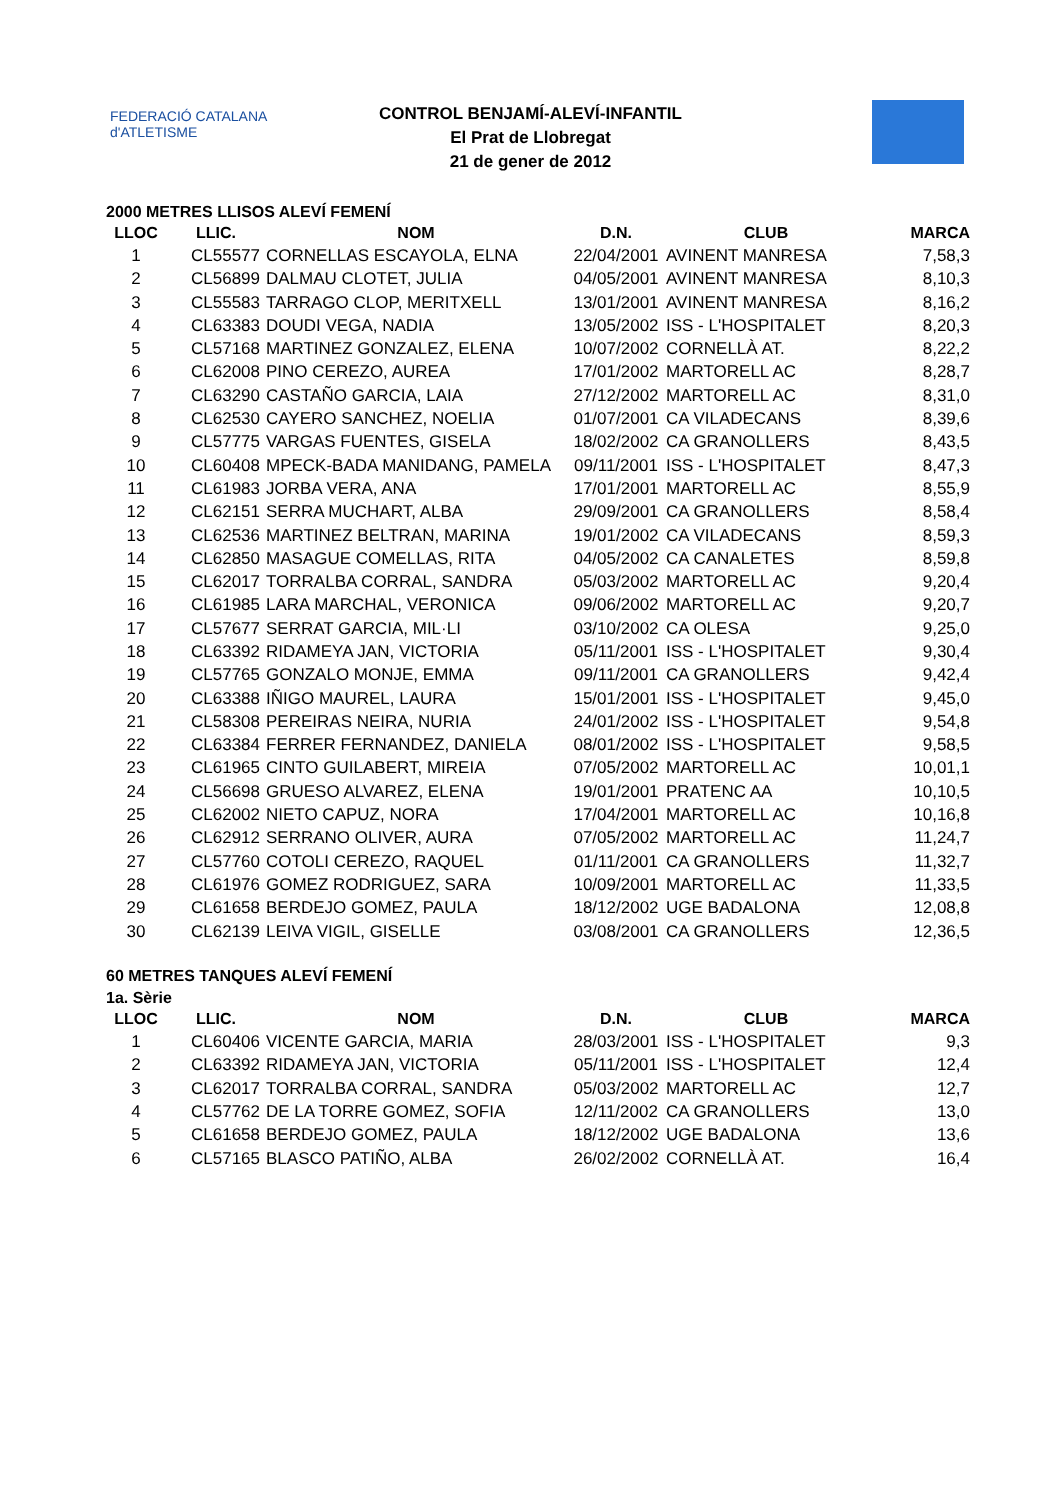FEDERACIÓ CATALANA d'ATLETISME
CONTROL BENJAMÍ-ALEVÍ-INFANTIL
El Prat de Llobregat
21 de gener de 2012
2000 METRES LLISOS ALEVÍ FEMENÍ
| LLOC | LLIC. | NOM | D.N. | CLUB | MARCA |
| --- | --- | --- | --- | --- | --- |
| 1 | CL55577 | CORNELLAS ESCAYOLA, ELNA | 22/04/2001 | AVINENT MANRESA | 7,58,3 |
| 2 | CL56899 | DALMAU CLOTET, JULIA | 04/05/2001 | AVINENT MANRESA | 8,10,3 |
| 3 | CL55583 | TARRAGO CLOP, MERITXELL | 13/01/2001 | AVINENT MANRESA | 8,16,2 |
| 4 | CL63383 | DOUDI VEGA, NADIA | 13/05/2002 | ISS - L'HOSPITALET | 8,20,3 |
| 5 | CL57168 | MARTINEZ GONZALEZ, ELENA | 10/07/2002 | CORNELLÀ AT. | 8,22,2 |
| 6 | CL62008 | PINO CEREZO, AUREA | 17/01/2002 | MARTORELL AC | 8,28,7 |
| 7 | CL63290 | CASTAÑO GARCIA, LAIA | 27/12/2002 | MARTORELL AC | 8,31,0 |
| 8 | CL62530 | CAYERO SANCHEZ, NOELIA | 01/07/2001 | CA VILADECANS | 8,39,6 |
| 9 | CL57775 | VARGAS FUENTES, GISELA | 18/02/2002 | CA GRANOLLERS | 8,43,5 |
| 10 | CL60408 | MPECK-BADA MANIDANG, PAMELA | 09/11/2001 | ISS - L'HOSPITALET | 8,47,3 |
| 11 | CL61983 | JORBA VERA, ANA | 17/01/2001 | MARTORELL AC | 8,55,9 |
| 12 | CL62151 | SERRA MUCHART, ALBA | 29/09/2001 | CA GRANOLLERS | 8,58,4 |
| 13 | CL62536 | MARTINEZ BELTRAN, MARINA | 19/01/2002 | CA VILADECANS | 8,59,3 |
| 14 | CL62850 | MASAGUE COMELLAS, RITA | 04/05/2002 | CA CANALETES | 8,59,8 |
| 15 | CL62017 | TORRALBA CORRAL, SANDRA | 05/03/2002 | MARTORELL AC | 9,20,4 |
| 16 | CL61985 | LARA MARCHAL, VERONICA | 09/06/2002 | MARTORELL AC | 9,20,7 |
| 17 | CL57677 | SERRAT GARCIA, MIL·LI | 03/10/2002 | CA OLESA | 9,25,0 |
| 18 | CL63392 | RIDAMEYA JAN, VICTORIA | 05/11/2001 | ISS - L'HOSPITALET | 9,30,4 |
| 19 | CL57765 | GONZALO MONJE, EMMA | 09/11/2001 | CA GRANOLLERS | 9,42,4 |
| 20 | CL63388 | IÑIGO MAUREL, LAURA | 15/01/2001 | ISS - L'HOSPITALET | 9,45,0 |
| 21 | CL58308 | PEREIRAS NEIRA, NURIA | 24/01/2002 | ISS - L'HOSPITALET | 9,54,8 |
| 22 | CL63384 | FERRER FERNANDEZ, DANIELA | 08/01/2002 | ISS - L'HOSPITALET | 9,58,5 |
| 23 | CL61965 | CINTO GUILABERT, MIREIA | 07/05/2002 | MARTORELL AC | 10,01,1 |
| 24 | CL56698 | GRUESO ALVAREZ, ELENA | 19/01/2001 | PRATENC AA | 10,10,5 |
| 25 | CL62002 | NIETO CAPUZ, NORA | 17/04/2001 | MARTORELL AC | 10,16,8 |
| 26 | CL62912 | SERRANO OLIVER, AURA | 07/05/2002 | MARTORELL AC | 11,24,7 |
| 27 | CL57760 | COTOLI CEREZO, RAQUEL | 01/11/2001 | CA GRANOLLERS | 11,32,7 |
| 28 | CL61976 | GOMEZ RODRIGUEZ, SARA | 10/09/2001 | MARTORELL AC | 11,33,5 |
| 29 | CL61658 | BERDEJO GOMEZ, PAULA | 18/12/2002 | UGE BADALONA | 12,08,8 |
| 30 | CL62139 | LEIVA VIGIL, GISELLE | 03/08/2001 | CA GRANOLLERS | 12,36,5 |
60 METRES TANQUES ALEVÍ FEMENÍ
1a. Sèrie
| LLOC | LLIC. | NOM | D.N. | CLUB | MARCA |
| --- | --- | --- | --- | --- | --- |
| 1 | CL60406 | VICENTE GARCIA, MARIA | 28/03/2001 | ISS - L'HOSPITALET | 9,3 |
| 2 | CL63392 | RIDAMEYA JAN, VICTORIA | 05/11/2001 | ISS - L'HOSPITALET | 12,4 |
| 3 | CL62017 | TORRALBA CORRAL, SANDRA | 05/03/2002 | MARTORELL AC | 12,7 |
| 4 | CL57762 | DE LA TORRE GOMEZ, SOFIA | 12/11/2002 | CA GRANOLLERS | 13,0 |
| 5 | CL61658 | BERDEJO GOMEZ, PAULA | 18/12/2002 | UGE BADALONA | 13,6 |
| 6 | CL57165 | BLASCO PATIÑO, ALBA | 26/02/2002 | CORNELLÀ AT. | 16,4 |